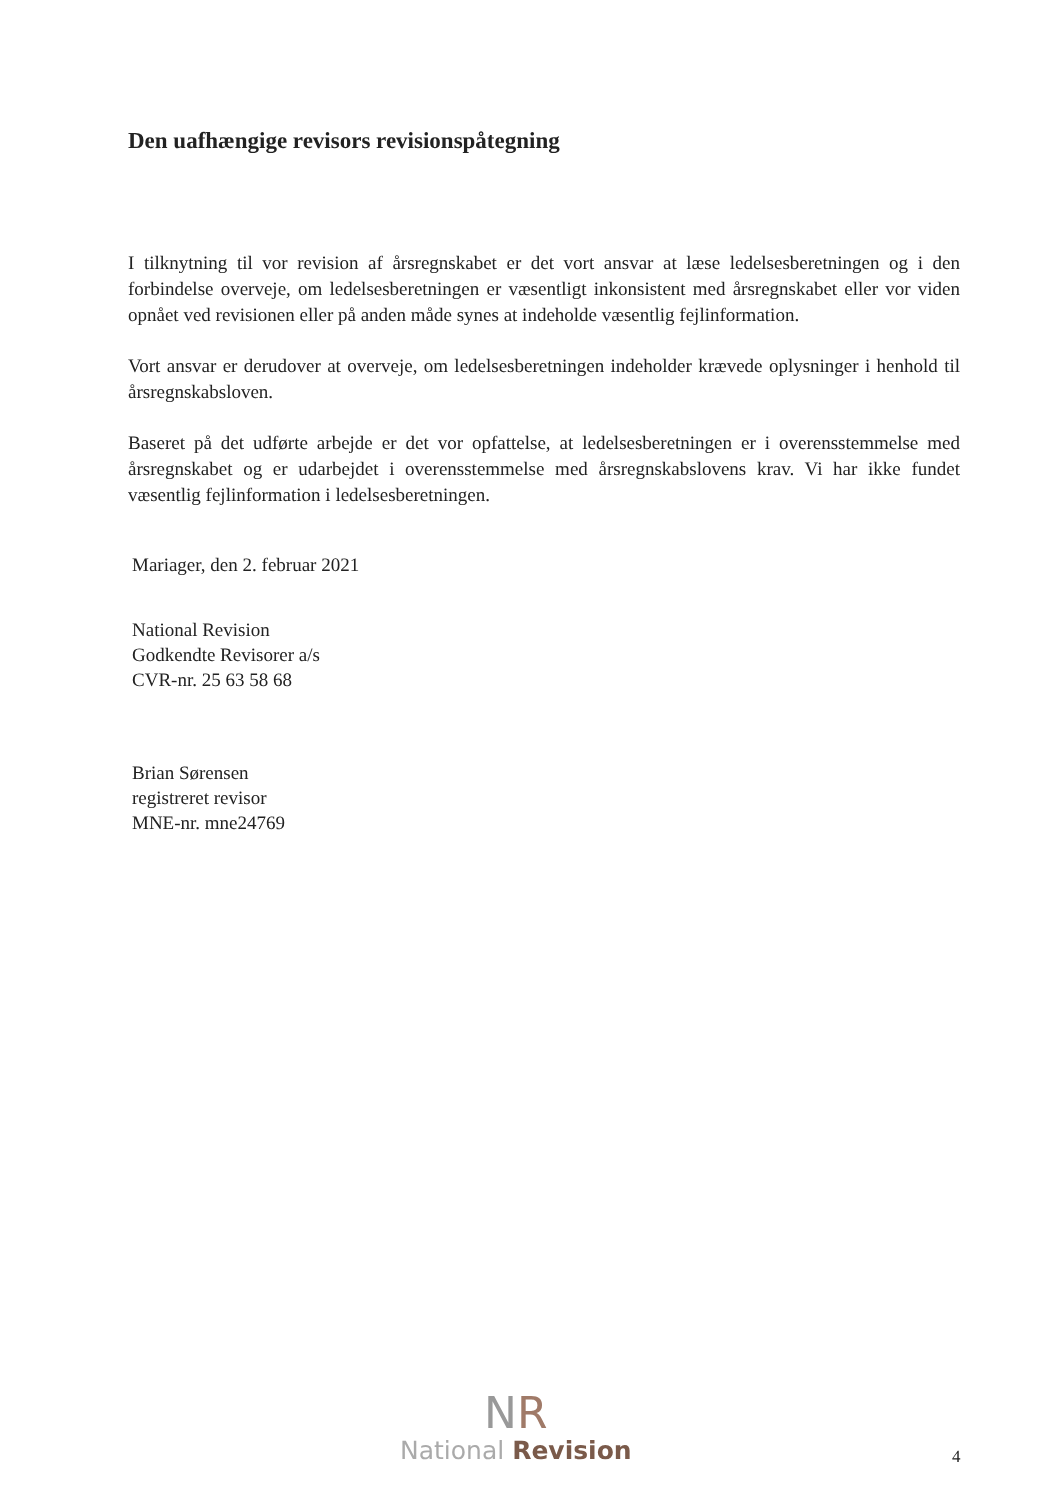Den uafhængige revisors revisionspåtegning
I tilknytning til vor revision af årsregnskabet er det vort ansvar at læse ledelsesberetningen og i den forbindelse overveje, om ledelsesberetningen er væsentligt inkonsistent med årsregnskabet eller vor viden opnået ved revisionen eller på anden måde synes at indeholde væsentlig fejlinformation.
Vort ansvar er derudover at overveje, om ledelsesberetningen indeholder krævede oplysninger i henhold til årsregnskabsloven.
Baseret på det udførte arbejde er det vor opfattelse, at ledelsesberetningen er i overensstemmelse med årsregnskabet og er udarbejdet i overensstemmelse med årsregnskabslovens krav. Vi har ikke fundet væsentlig fejlinformation i ledelsesberetningen.
Mariager, den 2. februar 2021
National Revision
Godkendte Revisorer a/s
CVR-nr. 25 63 58 68
Brian Sørensen
registreret revisor
MNE-nr. mne24769
NR
National Revision
4